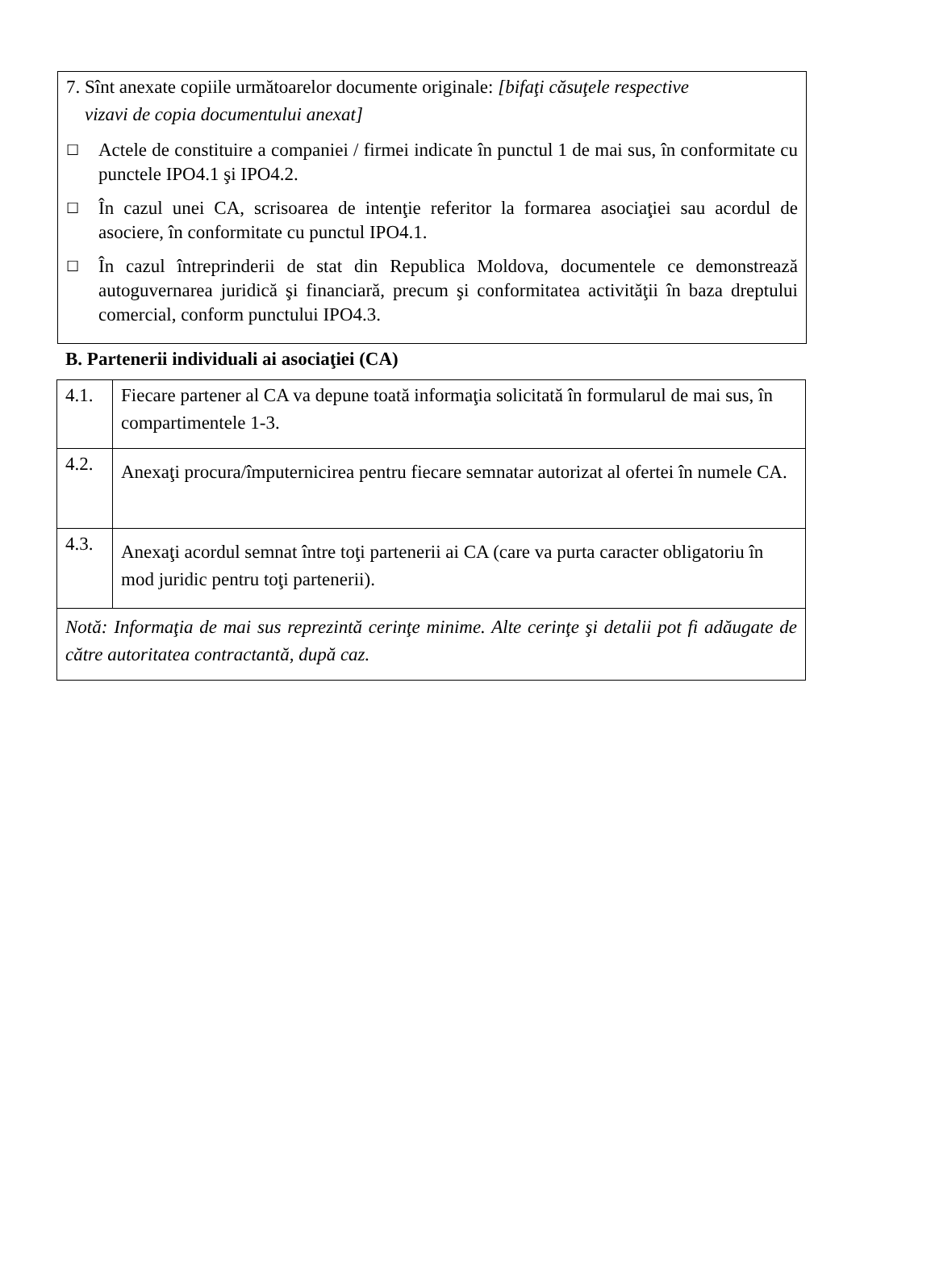7. Sînt anexate copiile următoarelor documente originale: [bifaţi căsuţele respective
vizavi de copia documentului anexat]
☐ Actele de constituire a companiei / firmei indicate în punctul 1 de mai sus, în conformitate cu punctele IPO4.1 şi IPO4.2.
☐ În cazul unei CA, scrisoarea de intenţie referitor la formarea asociaţiei sau acordul de asociere, în conformitate cu punctul IPO4.1.
☐ În cazul întreprinderii de stat din Republica Moldova, documentele ce demonstrează autoguvernarea juridică şi financiară, precum şi conformitatea activităţii în baza dreptului comercial, conform punctului IPO4.3.
B. Partenerii individuali ai asociaţiei (CA)
| 4.1. | Fiecare partener al CA va depune toată informaţia solicitată în formularul de mai sus, în compartimentele 1-3. |
| 4.2. | Anexaţi procura/împuternicirea pentru fiecare semnatar autorizat al ofertei în numele CA. |
| 4.3. | Anexaţi acordul semnat între toţi partenerii ai CA (care va purta caracter obligatoriu în mod juridic pentru toţi partenerii). |
| Notă: Informaţia de mai sus reprezintă cerinţe minime. Alte cerinţe şi detalii pot fi adăugate de către autoritatea contractantă, după caz. | |